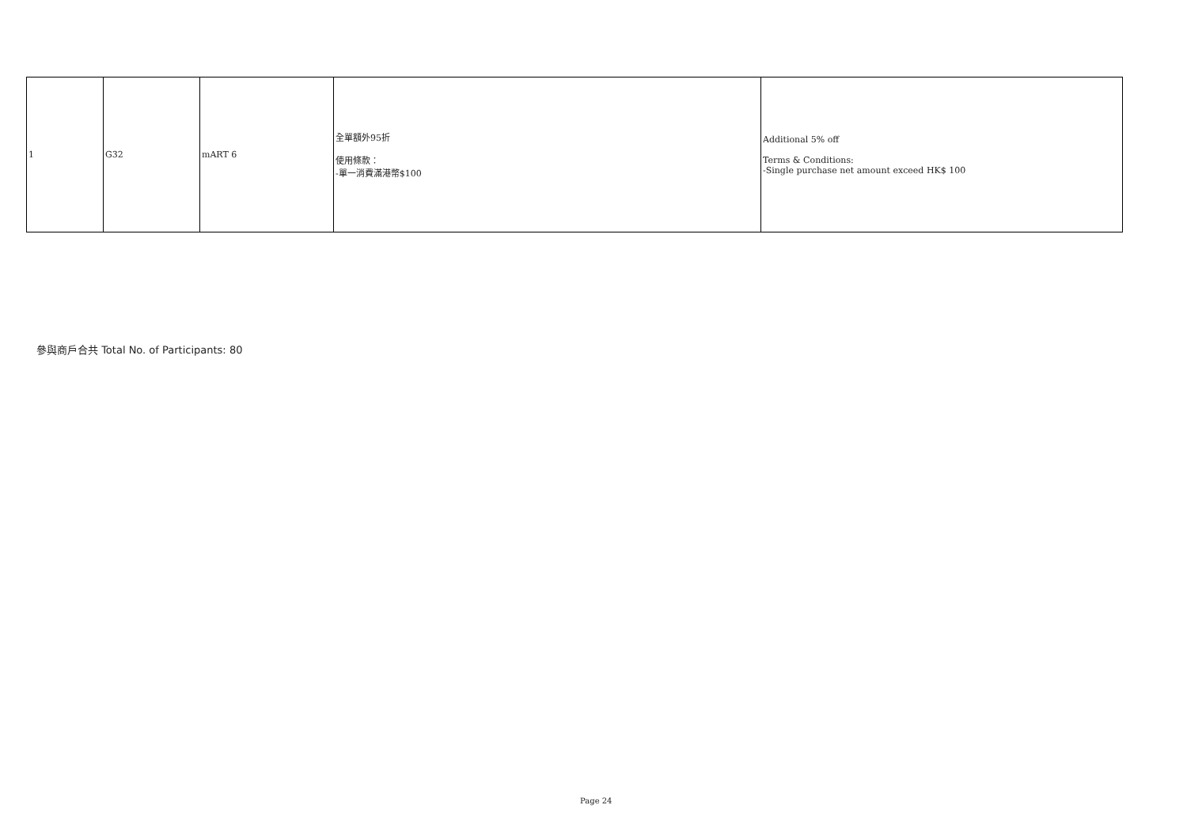| 1 | G32 | mART 6 | 全單額外95折 使用條款： -單一消費滿港幣$100 | Additional 5% off Terms & Conditions: -Single purchase net amount exceed HK$ 100 |
參與商戶合共 Total No. of Participants: 80
Page 24